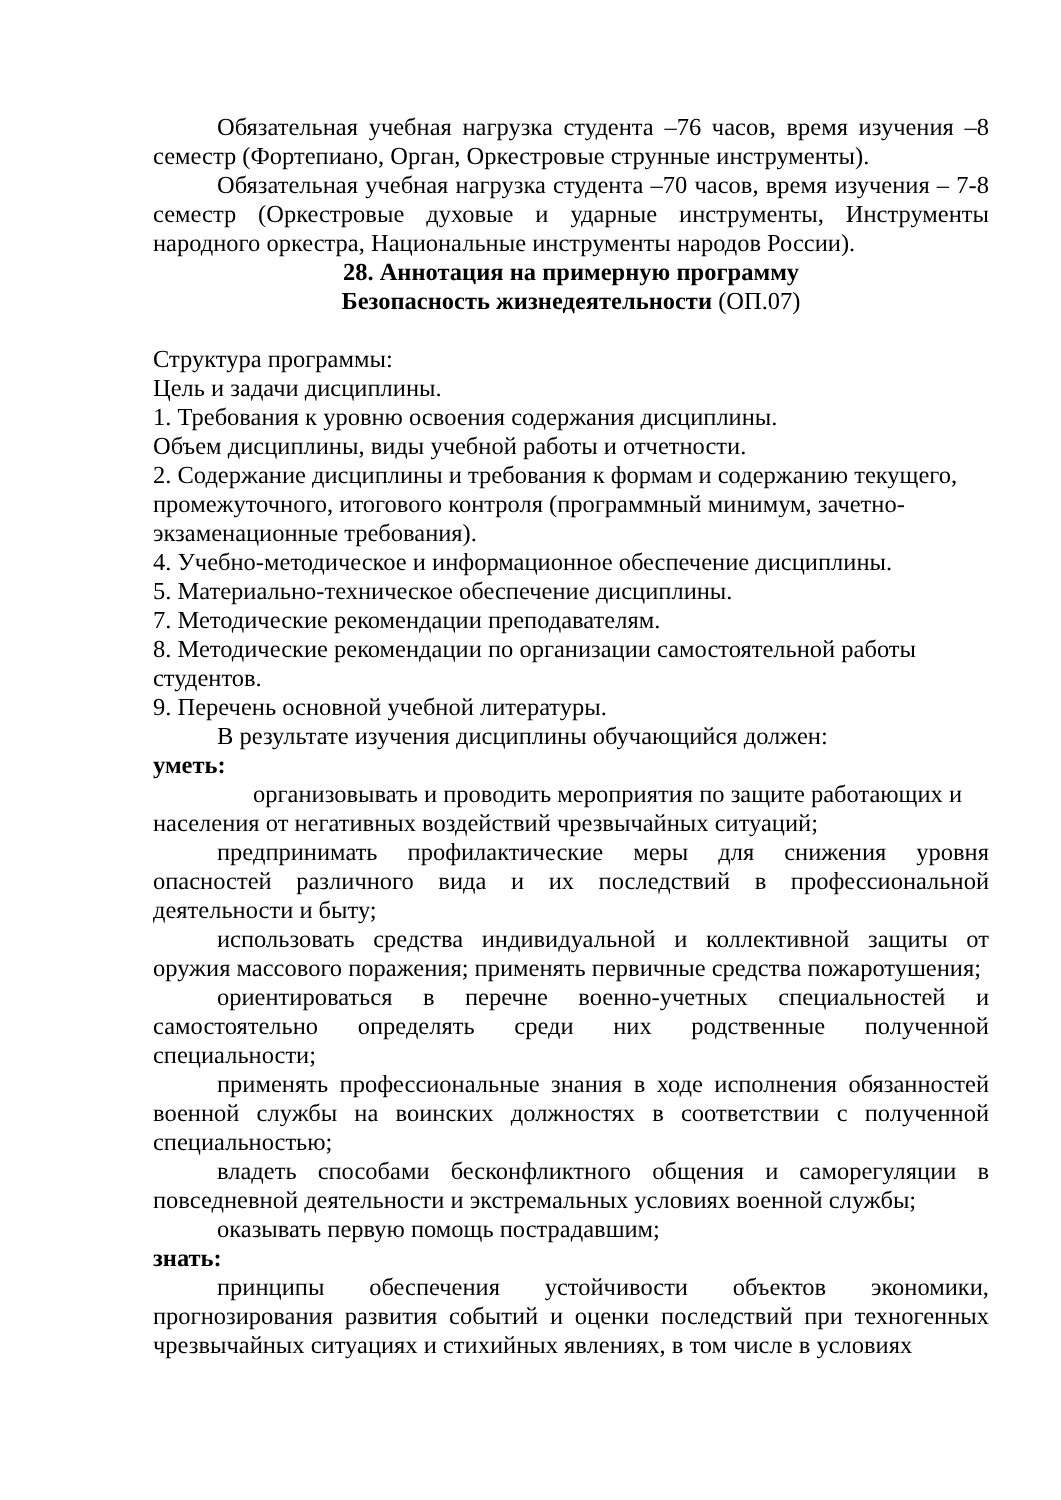Обязательная учебная нагрузка студента –76 часов, время изучения –8 семестр (Фортепиано, Орган, Оркестровые струнные инструменты).
Обязательная учебная нагрузка студента –70 часов, время изучения – 7-8 семестр (Оркестровые духовые и ударные инструменты, Инструменты народного оркестра, Национальные инструменты народов России).
28. Аннотация на примерную программу
Безопасность жизнедеятельности (ОП.07)
Структура программы:
Цель и задачи дисциплины.
1. Требования к уровню освоения содержания дисциплины.
Объем дисциплины, виды учебной работы и отчетности.
2. Содержание дисциплины и требования к формам и содержанию текущего, промежуточного, итогового контроля (программный минимум, зачетно-экзаменационные требования).
4. Учебно-методическое и информационное обеспечение дисциплины.
5. Материально-техническое обеспечение дисциплины.
7. Методические рекомендации преподавателям.
8. Методические рекомендации по организации самостоятельной работы студентов.
9. Перечень основной учебной литературы.
В результате изучения дисциплины обучающийся должен:
уметь:
организовывать и проводить мероприятия по защите работающих и населения от негативных воздействий чрезвычайных ситуаций;
предпринимать профилактические меры для снижения уровня опасностей различного вида и их последствий в профессиональной деятельности и быту;
использовать средства индивидуальной и коллективной защиты от оружия массового поражения; применять первичные средства пожаротушения;
ориентироваться в перечне военно-учетных специальностей и самостоятельно определять среди них родственные полученной специальности;
применять профессиональные знания в ходе исполнения обязанностей военной службы на воинских должностях в соответствии с полученной специальностью;
владеть способами бесконфликтного общения и саморегуляции в повседневной деятельности и экстремальных условиях военной службы;
оказывать первую помощь пострадавшим;
знать:
принципы обеспечения устойчивости объектов экономики, прогнозирования развития событий и оценки последствий при техногенных чрезвычайных ситуациях и стихийных явлениях, в том числе в условиях